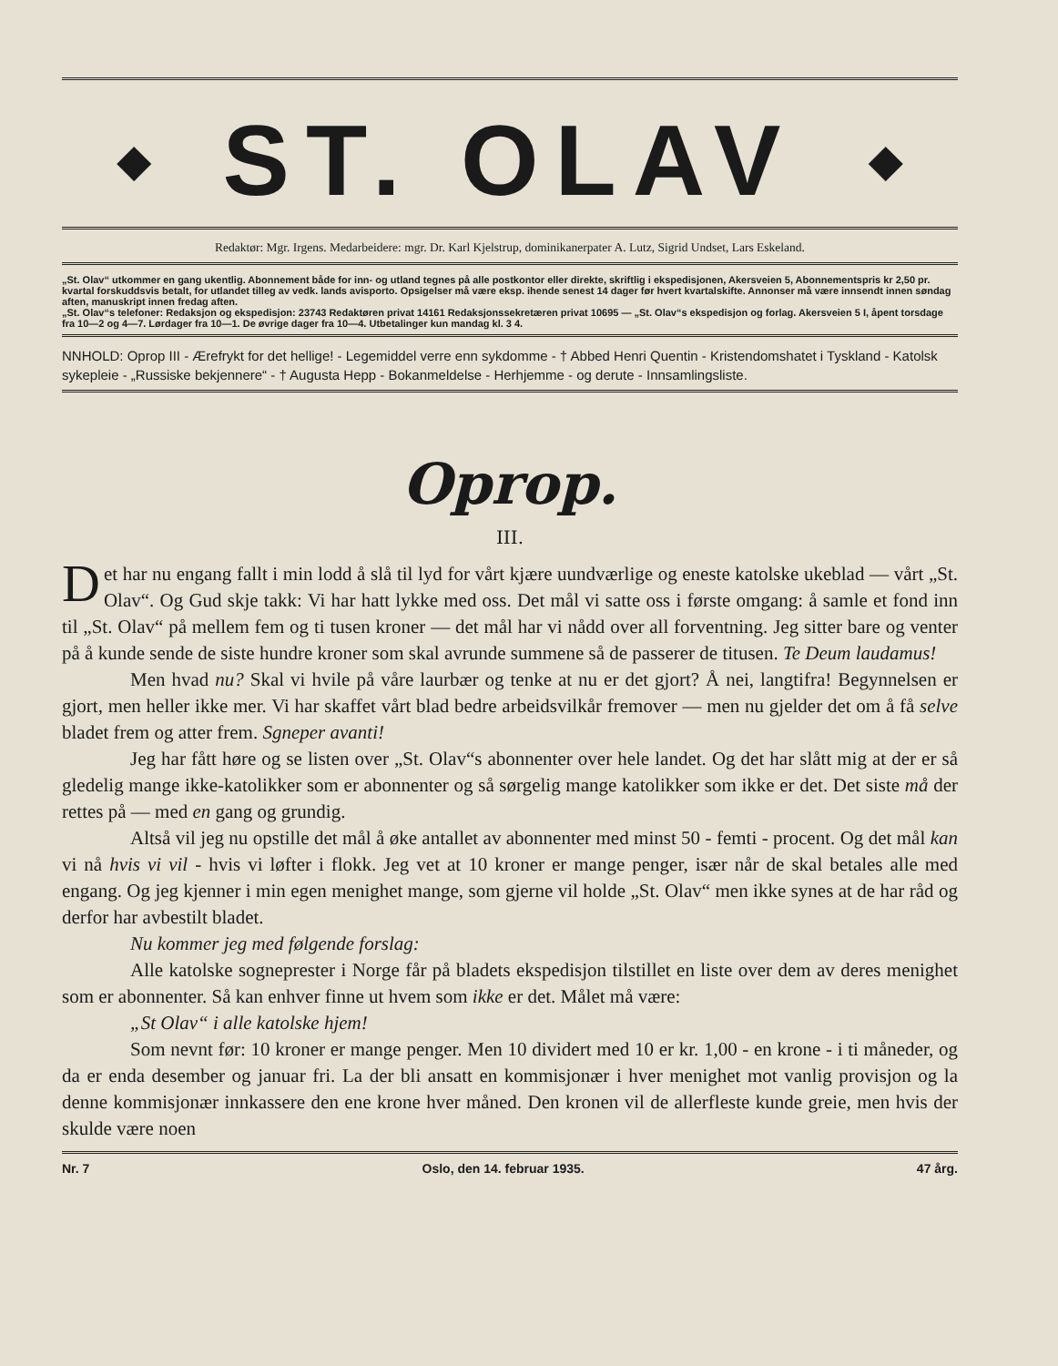◆
ST. OLAV
◆
Redaktør: Mgr. Irgens. Medarbeidere: mgr. Dr. Karl Kjelstrup, dominikanerpater A. Lutz, Sigrid Undset, Lars Eskeland.
„St. Olav“ utkommer en gang ukentlig. Abonnement både for inn- og utland tegnes på alle postkontor eller direkte, skriftlig i ekspedisjonen, Akersveien 5, Abonnementspris kr 2,50 pr. kvartal forskuddsvis betalt, for utlandet tilleg av vedk. lands avisporto. Opsigelser må være eksp. ihende senest 14 dager før hvert kvartalskifte. Annonser må være innsendt innen søndag aften, manuskript innen fredag aften.
„St. Olav“s telefoner: Redaksjon og ekspedisjon: 23743 Redaktøren privat 14161 Redaksjonssekretæren privat 10695 — „St. Olav“s ekspedisjon og forlag. Akersveien 5 I, åpent torsdage fra 10—2 og 4—7. Lørdager fra 10—1. De øvrige dager fra 10—4. Utbetalinger kun mandag kl. 3 4.
NNHOLD: Oprop III - Ærefrykt for det hellige! - Legemiddel verre enn sykdomme - † Abbed Henri Quentin - Kristendomshatet i Tyskland - Katolsk sykepleie - „Russiske bekjennere“ - † Augusta Hepp - Bokanmeldelse - Herhjemme - og derute - Innsamlingsliste.
Oprop.
III.
Det har nu engang fallt i min lodd å slå til lyd for vårt kjære uundværlige og eneste katolske ukeblad — vårt „St. Olav“. Og Gud skje takk: Vi har hatt lykke med oss. Det mål vi satte oss i første omgang: å samle et fond inn til „St. Olav“ på mellem fem og ti tusen kroner — det mål har vi nådd over all forventning. Jeg sitter bare og venter på å kunde sende de siste hundre kroner som skal avrunde summene så de passerer de titusen. Te Deum laudamus!
Men hvad nu? Skal vi hvile på våre laurbær og tenke at nu er det gjort? Å nei, langtifra! Begynnelsen er gjort, men heller ikke mer. Vi har skaffet vårt blad bedre arbeidsvilkår fremover — men nu gjelder det om å få selve bladet frem og atter frem. Sgneper avanti!
Jeg har fått høre og se listen over „St. Olav“s abonnenter over hele landet. Og det har slått mig at der er så gledelig mange ikke-katolikker som er abonnenter og så sørgelig mange katolikker som ikke er det. Det siste må der rettes på — med en gang og grundig.
Altså vil jeg nu opstille det mål å øke antallet av abonnenter med minst 50 - femti - procent. Og det mål kan vi nå hvis vi vil - hvis vi løfter i flokk. Jeg vet at 10 kroner er mange penger, især når de skal betales alle med engang. Og jeg kjenner i min egen menighet mange, som gjerne vil holde „St. Olav“ men ikke synes at de har råd og derfor har avbestilt bladet.
Nu kommer jeg med følgende forslag:
Alle katolske sogneprester i Norge får på bladets ekspedisjon tilstillet en liste over dem av deres menighet som er abonnenter. Så kan enhver finne ut hvem som ikke er det. Målet må være:
„St Olav“ i alle katolske hjem!
Som nevnt før: 10 kroner er mange penger. Men 10 dividert med 10 er kr. 1,00 - en krone - i ti måneder, og da er enda desember og januar fri. La der bli ansatt en kommisjonær i hver menighet mot vanlig provisjon og la denne kommisjonær innkassere den ene krone hver måned. Den kronen vil de allerfleste kunde greie, men hvis der skulde være noen
Nr. 7 Oslo, den 14. februar 1935. 47 årg.